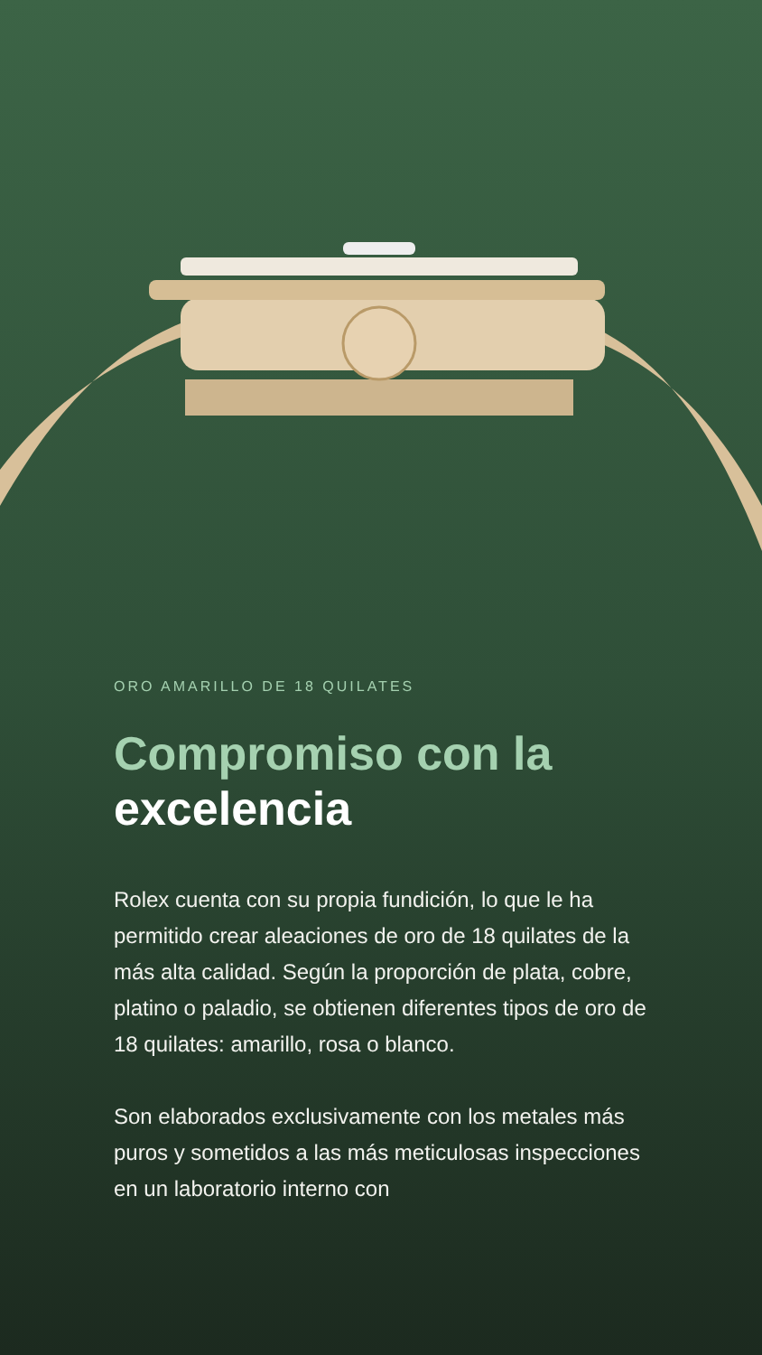ORO AMARILLO DE 18 QUILATES
Compromiso con la
excelencia
Rolex cuenta con su propia fundición, lo que le ha permitido crear aleaciones de oro de 18 quilates de la más alta calidad. Según la proporción de plata, cobre, platino o paladio, se obtienen diferentes tipos de oro de 18 quilates: amarillo, rosa o blanco.
Son elaborados exclusivamente con los metales más puros y sometidos a las más meticulosas inspecciones en un laboratorio interno con